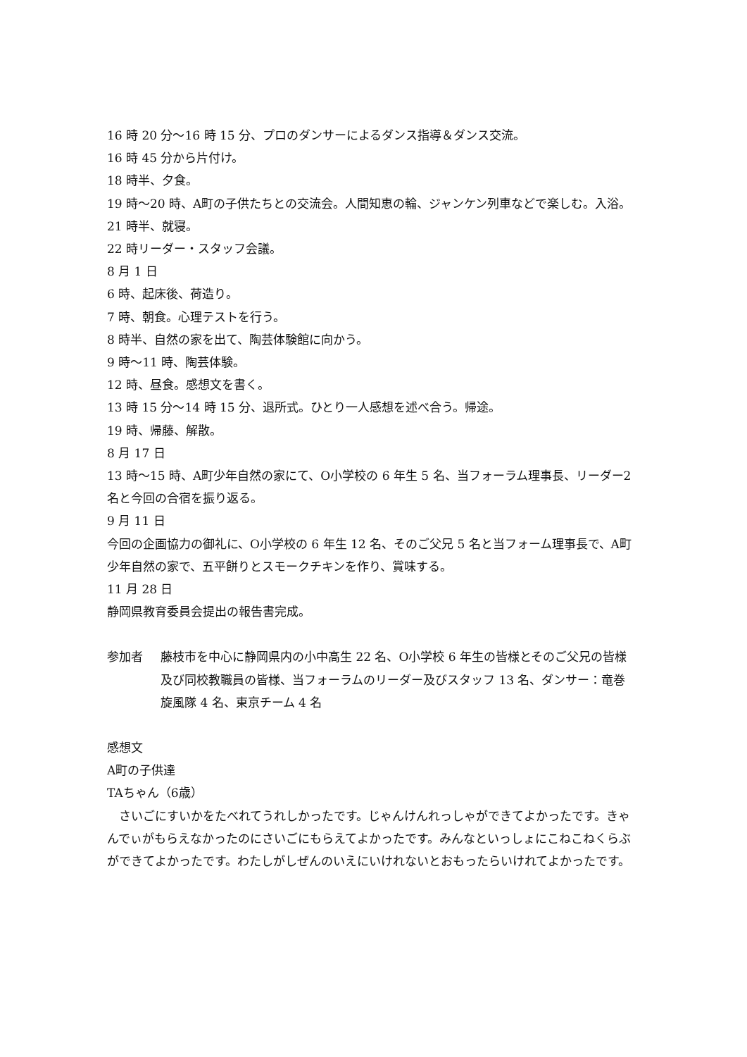16 時 20 分～16 時 15 分、プロのダンサーによるダンス指導＆ダンス交流。
16 時 45 分から片付け。
18 時半、夕食。
19 時～20 時、A町の子供たちとの交流会。人間知恵の輪、ジャンケン列車などで楽しむ。入浴。
21 時半、就寝。
22 時リーダー・スタッフ会議。
8 月 1 日
6 時、起床後、荷造り。
7 時、朝食。心理テストを行う。
8 時半、自然の家を出て、陶芸体験館に向かう。
9 時～11 時、陶芸体験。
12 時、昼食。感想文を書く。
13 時 15 分～14 時 15 分、退所式。ひとり一人感想を述べ合う。帰途。
19 時、帰藤、解散。
8 月 17 日
13 時～15 時、A町少年自然の家にて、O小学校の 6 年生 5 名、当フォーラム理事長、リーダー2 名と今回の合宿を振り返る。
9 月 11 日
今回の企画協力の御礼に、O小学校の 6 年生 12 名、そのご父兄 5 名と当フォーム理事長で、A町少年自然の家で、五平餅りとスモークチキンを作り、賞味する。
11 月 28 日
静岡県教育委員会提出の報告書完成。
参加者 藤枝市を中心に静岡県内の小中高生 22 名、O小学校 6 年生の皆様とそのご父兄の皆様及び同校教職員の皆様、当フォーラムのリーダー及びスタッフ 13 名、ダンサー：竜巻旋風隊 4 名、東京チーム 4 名
感想文
A町の子供達
TAちゃん（6歳）
　さいごにすいかをたべれてうれしかったです。じゃんけんれっしゃができてよかったです。きゃんでぃがもらえなかったのにさいごにもらえてよかったです。みんなといっしょにこねこねくらぶができてよかったです。わたしがしぜんのいえにいけれないとおもったらいけれてよかったです。